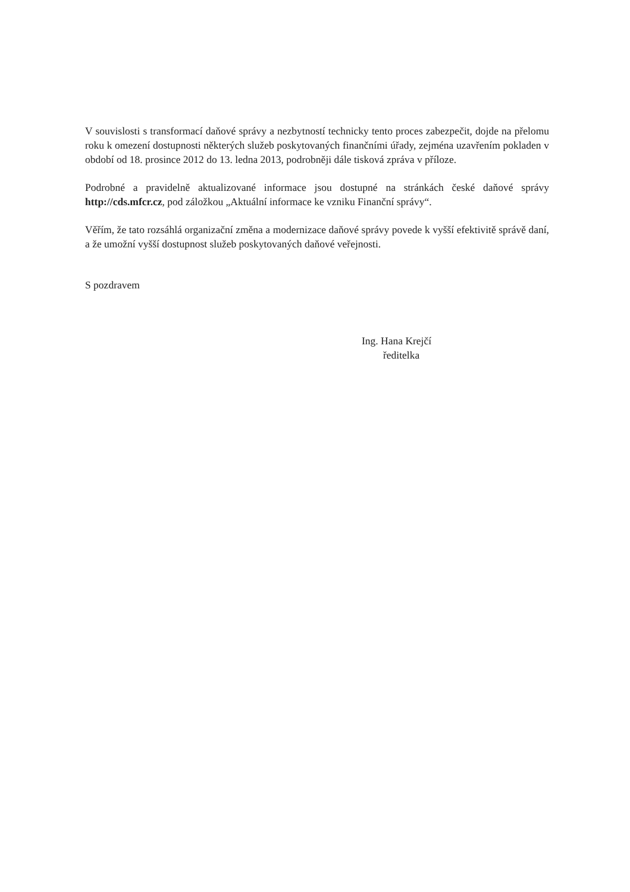V souvislosti s transformací daňové správy a nezbytností technicky tento proces zabezpečit, dojde na přelomu roku k omezení dostupnosti některých služeb poskytovaných finančními úřady, zejména uzavřením pokladen v období od 18. prosince 2012 do 13. ledna 2013, podrobněji dále tisková zpráva v příloze.
Podrobné a pravidelně aktualizované informace jsou dostupné na stránkách české daňové správy http://cds.mfcr.cz, pod záložkou „Aktuální informace ke vzniku Finanční správy“.
Věřím, že tato rozsáhlá organizační změna a modernizace daňové správy povede k vyšší efektivitě správě daní, a že umožní vyšší dostupnost služeb poskytovaných daňové veřejnosti.
S pozdravem
Ing. Hana Krejčí
ředitelka